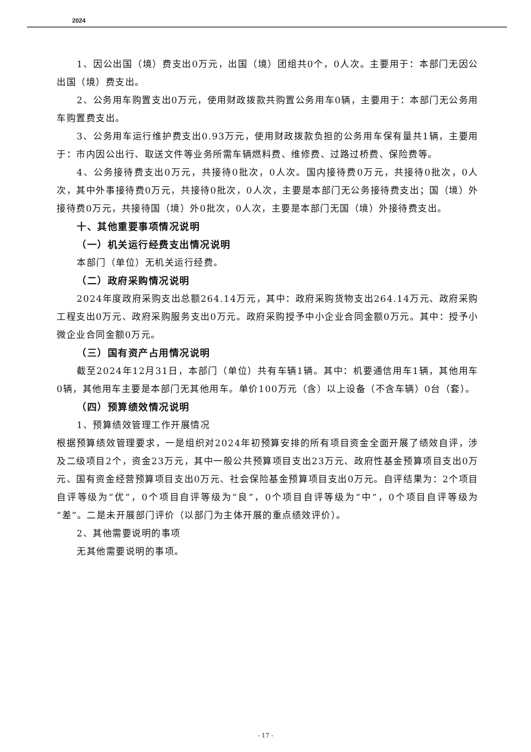2024
1、因公出国（境）费支出0万元，出国（境）团组共0个，0人次。主要用于：本部门无因公出国（境）费支出。
2、公务用车购置支出0万元，使用财政拨款共购置公务用车0辆，主要用于：本部门无公务用车购置费支出。
3、公务用车运行维护费支出0.93万元，使用财政拨款负担的公务用车保有量共1辆，主要用于：市内因公出行、取送文件等业务所需车辆燃料费、维修费、过路过桥费、保险费等。
4、公务接待费支出0万元，共接待0批次，0人次。国内接待费0万元，共接待0批次，0人次，其中外事接待费0万元，共接待0批次，0人次，主要是本部门无公务接待费支出；国（境）外接待费0万元，共接待国（境）外0批次，0人次，主要是本部门无国（境）外接待费支出。
十、其他重要事项情况说明
（一）机关运行经费支出情况说明
本部门（单位）无机关运行经费。
（二）政府采购情况说明
2024年度政府采购支出总额264.14万元，其中：政府采购货物支出264.14万元、政府采购工程支出0万元、政府采购服务支出0万元。政府采购授予中小企业合同金额0万元。其中：授予小微企业合同金额0万元。
（三）国有资产占用情况说明
截至2024年12月31日，本部门（单位）共有车辆1辆。其中：机要通信用车1辆，其他用车0辆，其他用车主要是本部门无其他用车。单价100万元（含）以上设备（不含车辆）0台（套）。
（四）预算绩效情况说明
1、预算绩效管理工作开展情况
根据预算绩效管理要求，一是组织对2024年初预算安排的所有项目资金全面开展了绩效自评，涉及二级项目2个，资金23万元，其中一般公共预算项目支出23万元、政府性基金预算项目支出0万元、国有资金经营预算项目支出0万元、社会保险基金预算项目支出0万元。自评结果为：2个项目自评等级为“优”，0个项目自评等级为“良”，0个项目自评等级为“中”，0个项目自评等级为“差”。二是未开展部门评价（以部门为主体开展的重点绩效评价）。
2、其他需要说明的事项
无其他需要说明的事项。
- 17 -